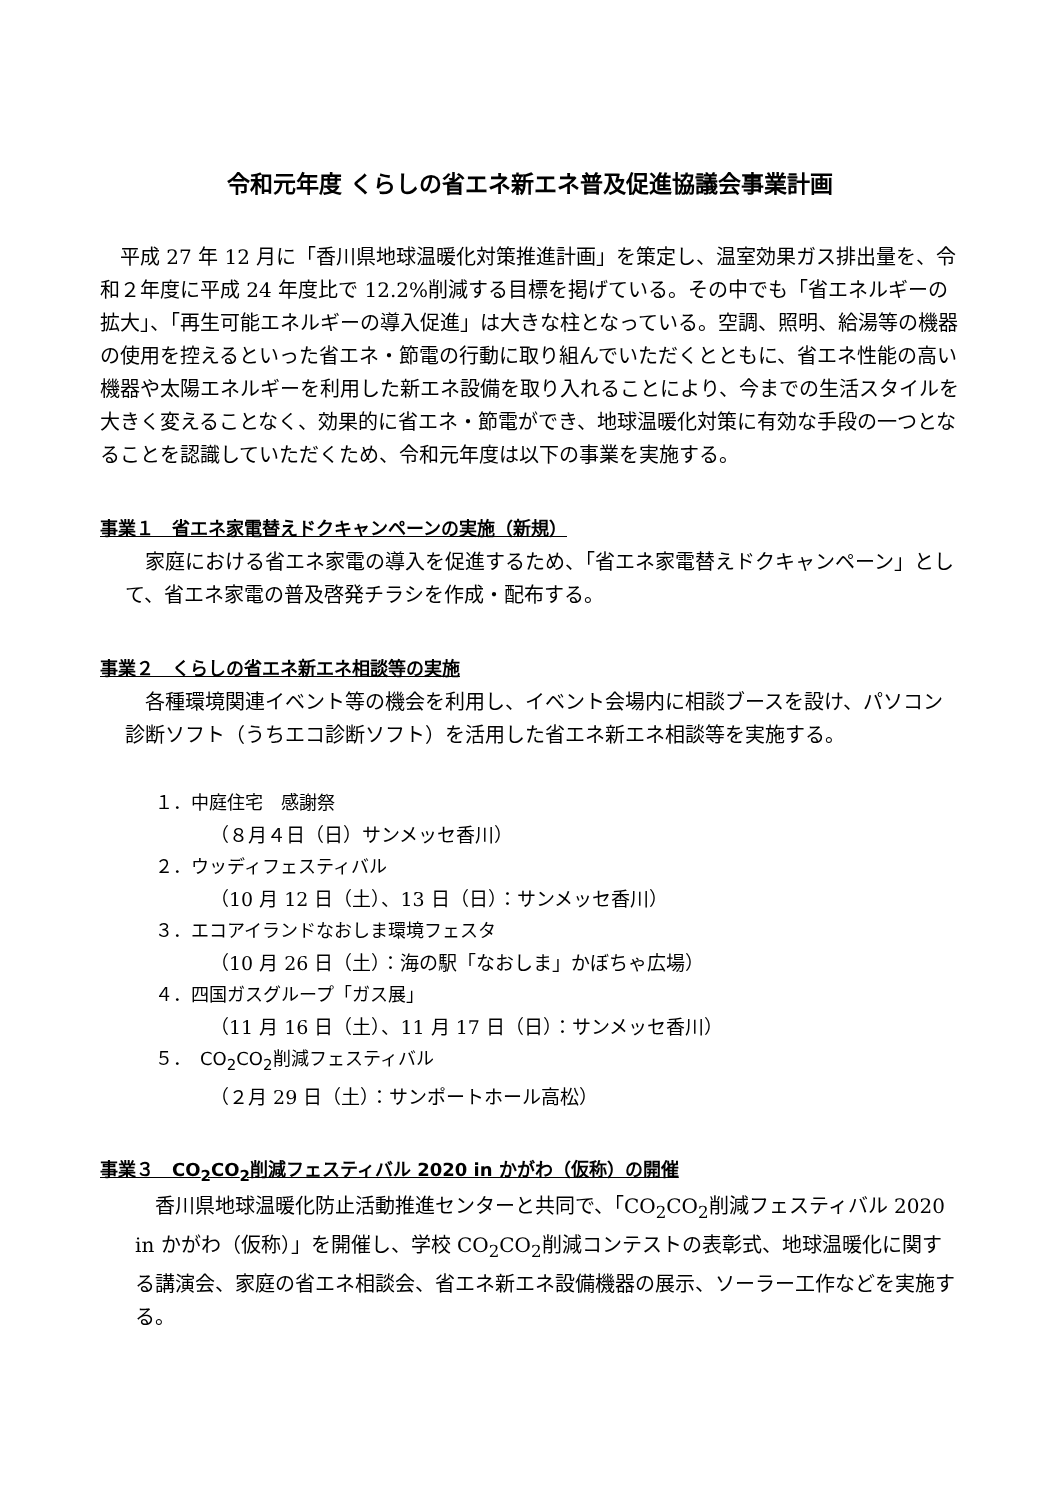令和元年度 くらしの省エネ新エネ普及促進協議会事業計画
平成 27 年 12 月に「香川県地球温暖化対策推進計画」を策定し、温室効果ガス排出量を、令和２年度に平成 24 年度比で 12.2%削減する目標を掲げている。その中でも「省エネルギーの拡大」、「再生可能エネルギーの導入促進」は大きな柱となっている。空調、照明、給湯等の機器の使用を控えるといった省エネ・節電の行動に取り組んでいただくとともに、省エネ性能の高い機器や太陽エネルギーを利用した新エネ設備を取り入れることにより、今までの生活スタイルを大きく変えることなく、効果的に省エネ・節電ができ、地球温暖化対策に有効な手段の一つとなることを認識していただくため、令和元年度は以下の事業を実施する。
事業１　省エネ家電替えドクキャンペーンの実施（新規）
家庭における省エネ家電の導入を促進するため、「省エネ家電替えドクキャンペーン」として、省エネ家電の普及啓発チラシを作成・配布する。
事業２　くらしの省エネ新エネ相談等の実施
各種環境関連イベント等の機会を利用し、イベント会場内に相談ブースを設け、パソコン診断ソフト（うちエコ診断ソフト）を活用した省エネ新エネ相談等を実施する。
１．中庭住宅　感謝祭
（８月４日（日）サンメッセ香川）
２．ウッディフェスティバル
（10 月 12 日（土）、13 日（日）：サンメッセ香川）
３．エコアイランドなおしま環境フェスタ
（10 月 26 日（土）：海の駅「なおしま」かぼちゃ広場）
４．四国ガスグループ「ガス展」
（11 月 16 日（土）、11 月 17 日（日）：サンメッセ香川）
５．　CO<sub>2</sub>CO<sub>2</sub>削減フェスティバル
（２月 29 日（土）：サンポートホール高松）
事業３　CO<sub>2</sub>CO<sub>2</sub>削減フェスティバル 2020 in かがわ（仮称）の開催
香川県地球温暖化防止活動推進センターと共同で、「CO<sub>2</sub>CO<sub>2</sub>削減フェスティバル 2020 in かがわ（仮称）」を開催し、学校 CO<sub>2</sub>CO<sub>2</sub>削減コンテストの表彰式、地球温暖化に関する講演会、家庭の省エネ相談会、省エネ新エネ設備機器の展示、ソーラー工作などを実施する。